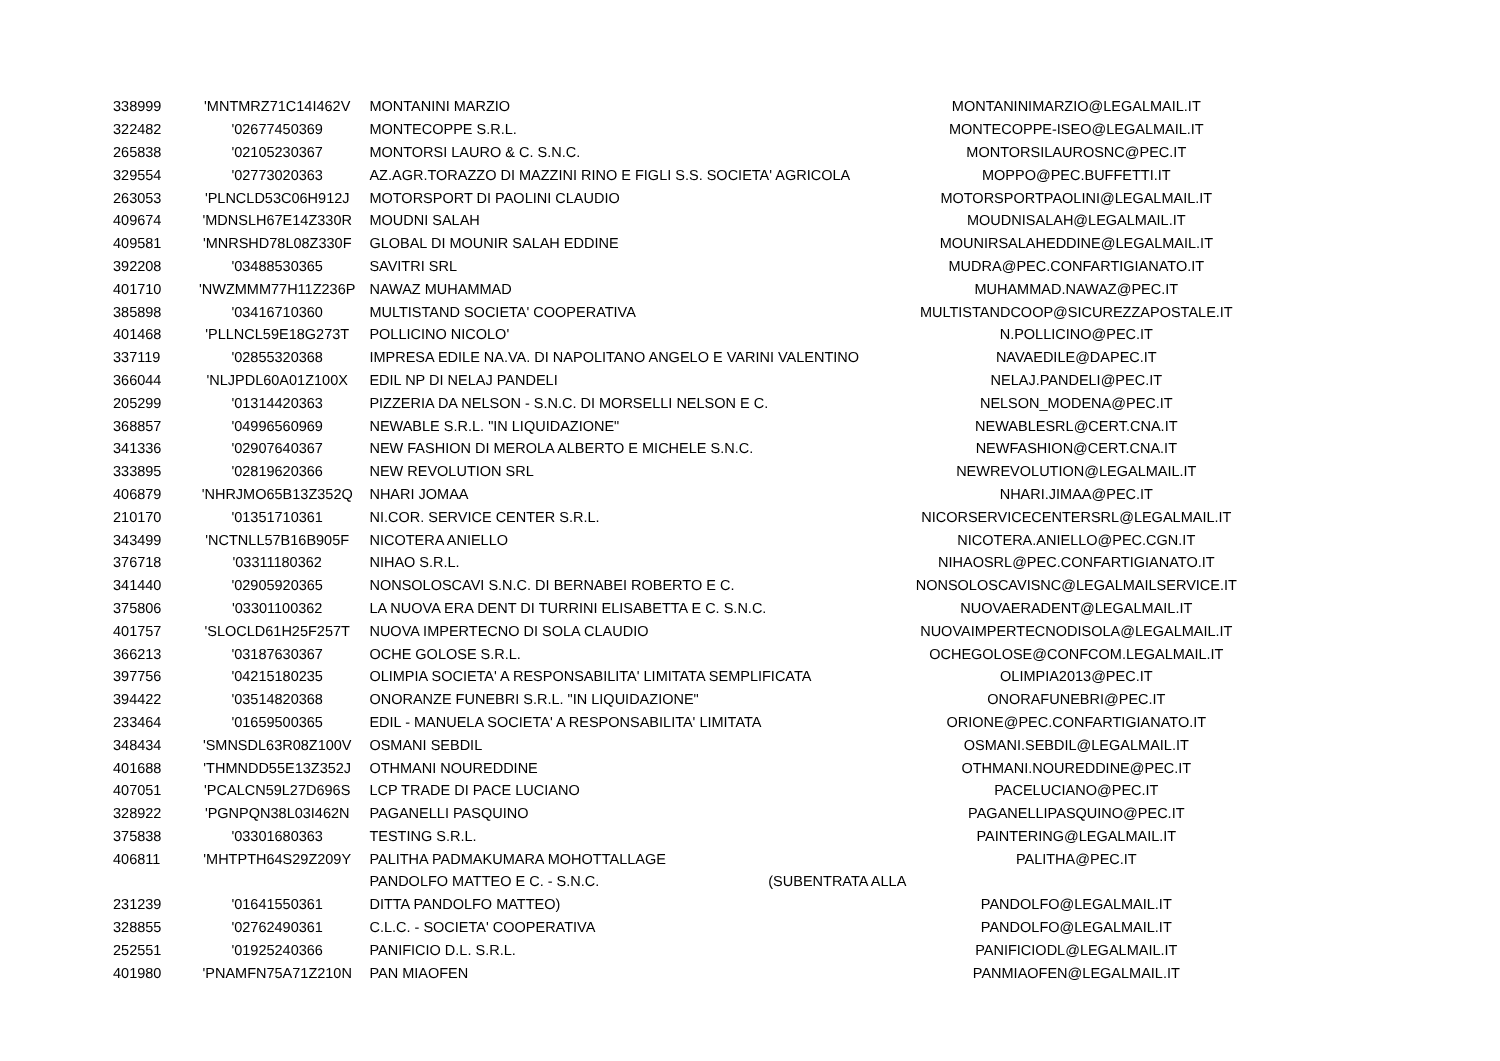| 338999 | 'MNTMRZ71C14I462V | MONTANINI MARZIO | | MONTANINIMARZIO@LEGALMAIL.IT |
| 322482 | '02677450369 | MONTECOPPE S.R.L. | | MONTECOPPE-ISEO@LEGALMAIL.IT |
| 265838 | '02105230367 | MONTORSI LAURO & C. S.N.C. | | MONTORSILAUROSNC@PEC.IT |
| 329554 | '02773020363 | AZ.AGR.TORAZZO DI MAZZINI RINO E FIGLI S.S. SOCIETA' AGRICOLA | | MOPPO@PEC.BUFFETTI.IT |
| 263053 | 'PLNCLD53C06H912J | MOTORSPORT DI PAOLINI CLAUDIO | | MOTORSPORTPAOLINI@LEGALMAIL.IT |
| 409674 | 'MDNSLH67E14Z330R | MOUDNI SALAH | | MOUDNISALAH@LEGALMAIL.IT |
| 409581 | 'MNRSHD78L08Z330F | GLOBAL DI MOUNIR SALAH EDDINE | | MOUNIRSALAHEDDINE@LEGALMAIL.IT |
| 392208 | '03488530365 | SAVITRI SRL | | MUDRA@PEC.CONFARTIGIANATO.IT |
| 401710 | 'NWZMMM77H11Z236P | NAWAZ MUHAMMAD | | MUHAMMAD.NAWAZ@PEC.IT |
| 385898 | '03416710360 | MULTISTAND SOCIETA' COOPERATIVA | | MULTISTANDCOOP@SICUREZZAPOSTALE.IT |
| 401468 | 'PLLNCL59E18G273T | POLLICINO NICOLO' | | N.POLLICINO@PEC.IT |
| 337119 | '02855320368 | IMPRESA EDILE NA.VA. DI NAPOLITANO ANGELO E VARINI VALENTINO | | NAVAEDILE@DAPEC.IT |
| 366044 | 'NLJPDL60A01Z100X | EDIL NP DI NELAJ PANDELI | | NELAJ.PANDELI@PEC.IT |
| 205299 | '01314420363 | PIZZERIA DA NELSON - S.N.C. DI MORSELLI NELSON E C. | | NELSON_MODENA@PEC.IT |
| 368857 | '04996560969 | NEWABLE S.R.L. "IN LIQUIDAZIONE" | | NEWABLESRL@CERT.CNA.IT |
| 341336 | '02907640367 | NEW FASHION DI MEROLA ALBERTO E MICHELE S.N.C. | | NEWFASHION@CERT.CNA.IT |
| 333895 | '02819620366 | NEW REVOLUTION SRL | | NEWREVOLUTION@LEGALMAIL.IT |
| 406879 | 'NHRJMO65B13Z352Q | NHARI JOMAA | | NHARI.JIMAA@PEC.IT |
| 210170 | '01351710361 | NI.COR. SERVICE CENTER S.R.L. | | NICORSERVICECENTERSRL@LEGALMAIL.IT |
| 343499 | 'NCTNLL57B16B905F | NICOTERA ANIELLO | | NICOTERA.ANIELLO@PEC.CGN.IT |
| 376718 | '03311180362 | NIHAO S.R.L. | | NIHAOSRL@PEC.CONFARTIGIANATO.IT |
| 341440 | '02905920365 | NONSOLOSCAVI S.N.C. DI BERNABEI ROBERTO E C. | | NONSOLOSCAVISNC@LEGALMAILSERVICE.IT |
| 375806 | '03301100362 | LA NUOVA ERA DENT DI TURRINI ELISABETTA E C. S.N.C. | | NUOVAERADENT@LEGALMAIL.IT |
| 401757 | 'SLOCLD61H25F257T | NUOVA IMPERTECNO DI SOLA CLAUDIO | | NUOVAIMPERTECNODISOLA@LEGALMAIL.IT |
| 366213 | '03187630367 | OCHE GOLOSE S.R.L. | | OCHEGOLOSE@CONFCOM.LEGALMAIL.IT |
| 397756 | '04215180235 | OLIMPIA SOCIETA' A RESPONSABILITA' LIMITATA SEMPLIFICATA | | OLIMPIA2013@PEC.IT |
| 394422 | '03514820368 | ONORANZE FUNEBRI S.R.L. "IN LIQUIDAZIONE" | | ONORAFUNEBRI@PEC.IT |
| 233464 | '01659500365 | EDIL - MANUELA SOCIETA' A RESPONSABILITA' LIMITATA | | ORIONE@PEC.CONFARTIGIANATO.IT |
| 348434 | 'SMNSDL63R08Z100V | OSMANI SEBDIL | | OSMANI.SEBDIL@LEGALMAIL.IT |
| 401688 | 'THMNDD55E13Z352J | OTHMANI NOUREDDINE | | OTHMANI.NOUREDDINE@PEC.IT |
| 407051 | 'PCALCN59L27D696S | LCP TRADE DI PACE LUCIANO | | PACELUCIANO@PEC.IT |
| 328922 | 'PGNPQN38L03I462N | PAGANELLI PASQUINO | | PAGANELLIPASQUINO@PEC.IT |
| 375838 | '03301680363 | TESTING S.R.L. | | PAINTERING@LEGALMAIL.IT |
| 406811 | 'MHTPTH64S29Z209Y | PALITHA PADMAKUMARA MOHOTTALLAGE | | PALITHA@PEC.IT |
| | | PANDOLFO MATTEO E C. - S.N.C. | (SUBENTRATA ALLA | |
| 231239 | '01641550361 | DITTA PANDOLFO MATTEO) | | PANDOLFO@LEGALMAIL.IT |
| 328855 | '02762490361 | C.L.C. - SOCIETA' COOPERATIVA | | PANDOLFO@LEGALMAIL.IT |
| 252551 | '01925240366 | PANIFICIO D.L. S.R.L. | | PANIFICIODL@LEGALMAIL.IT |
| 401980 | 'PNAMFN75A71Z210N | PAN MIAOFEN | | PANMIAOFEN@LEGALMAIL.IT |